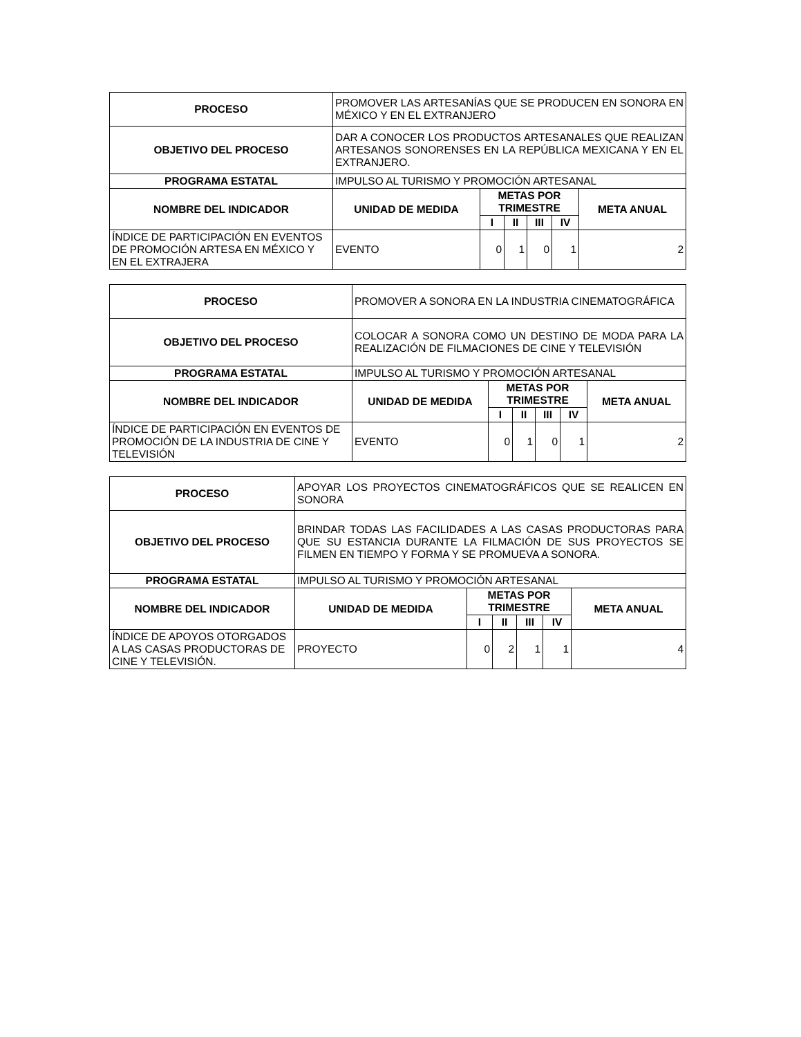| PROCESO | PROMOVER LAS ARTESANÍAS QUE SE PRODUCEN EN SONORA EN MÉXICO Y EN EL EXTRANJERO | | | | | |
| OBJETIVO DEL PROCESO | DAR A CONOCER LOS PRODUCTOS ARTESANALES QUE REALIZAN ARTESANOS SONORENSES EN LA REPÚBLICA MEXICANA Y EN EL EXTRANJERO. | | | | | |
| PROGRAMA ESTATAL | IMPULSO AL TURISMO Y PROMOCIÓN ARTESANAL | | | | | |
| NOMBRE DEL INDICADOR | UNIDAD DE MEDIDA | METAS POR TRIMESTRE | | | | META ANUAL |
| | | I | II | III | IV | |
| ÍNDICE DE PARTICIPACIÓN EN EVENTOS DE PROMOCIÓN ARTESA EN MÉXICO Y EN EL EXTRAJERA | EVENTO | 0 | 1 | 0 | 1 | 2 |
| PROCESO | PROMOVER A SONORA EN LA INDUSTRIA CINEMATOGRÁFICA | | | | | |
| OBJETIVO DEL PROCESO | COLOCAR A SONORA COMO UN DESTINO DE MODA PARA LA REALIZACIÓN DE FILMACIONES DE CINE Y TELEVISIÓN | | | | | |
| PROGRAMA ESTATAL | IMPULSO AL TURISMO Y PROMOCIÓN ARTESANAL | | | | | |
| NOMBRE DEL INDICADOR | UNIDAD DE MEDIDA | METAS POR TRIMESTRE | | | | META ANUAL |
| | | I | II | III | IV | |
| ÍNDICE DE PARTICIPACIÓN EN EVENTOS DE PROMOCIÓN DE LA INDUSTRIA DE CINE Y TELEVISIÓN | EVENTO | 0 | 1 | 0 | 1 | 2 |
| PROCESO | APOYAR LOS PROYECTOS CINEMATOGRÁFICOS QUE SE REALICEN EN SONORA | | | | | |
| OBJETIVO DEL PROCESO | BRINDAR TODAS LAS FACILIDADES A LAS CASAS PRODUCTORAS PARA QUE SU ESTANCIA DURANTE LA FILMACIÓN DE SUS PROYECTOS SE FILMEN EN TIEMPO Y FORMA Y SE PROMUEVA A SONORA. | | | | | |
| PROGRAMA ESTATAL | IMPULSO AL TURISMO Y PROMOCIÓN ARTESANAL | | | | | |
| NOMBRE DEL INDICADOR | UNIDAD DE MEDIDA | METAS POR TRIMESTRE | | | | META ANUAL |
| | | I | II | III | IV | |
| ÍNDICE DE APOYOS OTORGADOS A LAS CASAS PRODUCTORAS DE CINE Y TELEVISIÓN. | PROYECTO | 0 | 2 | 1 | 1 | 4 |